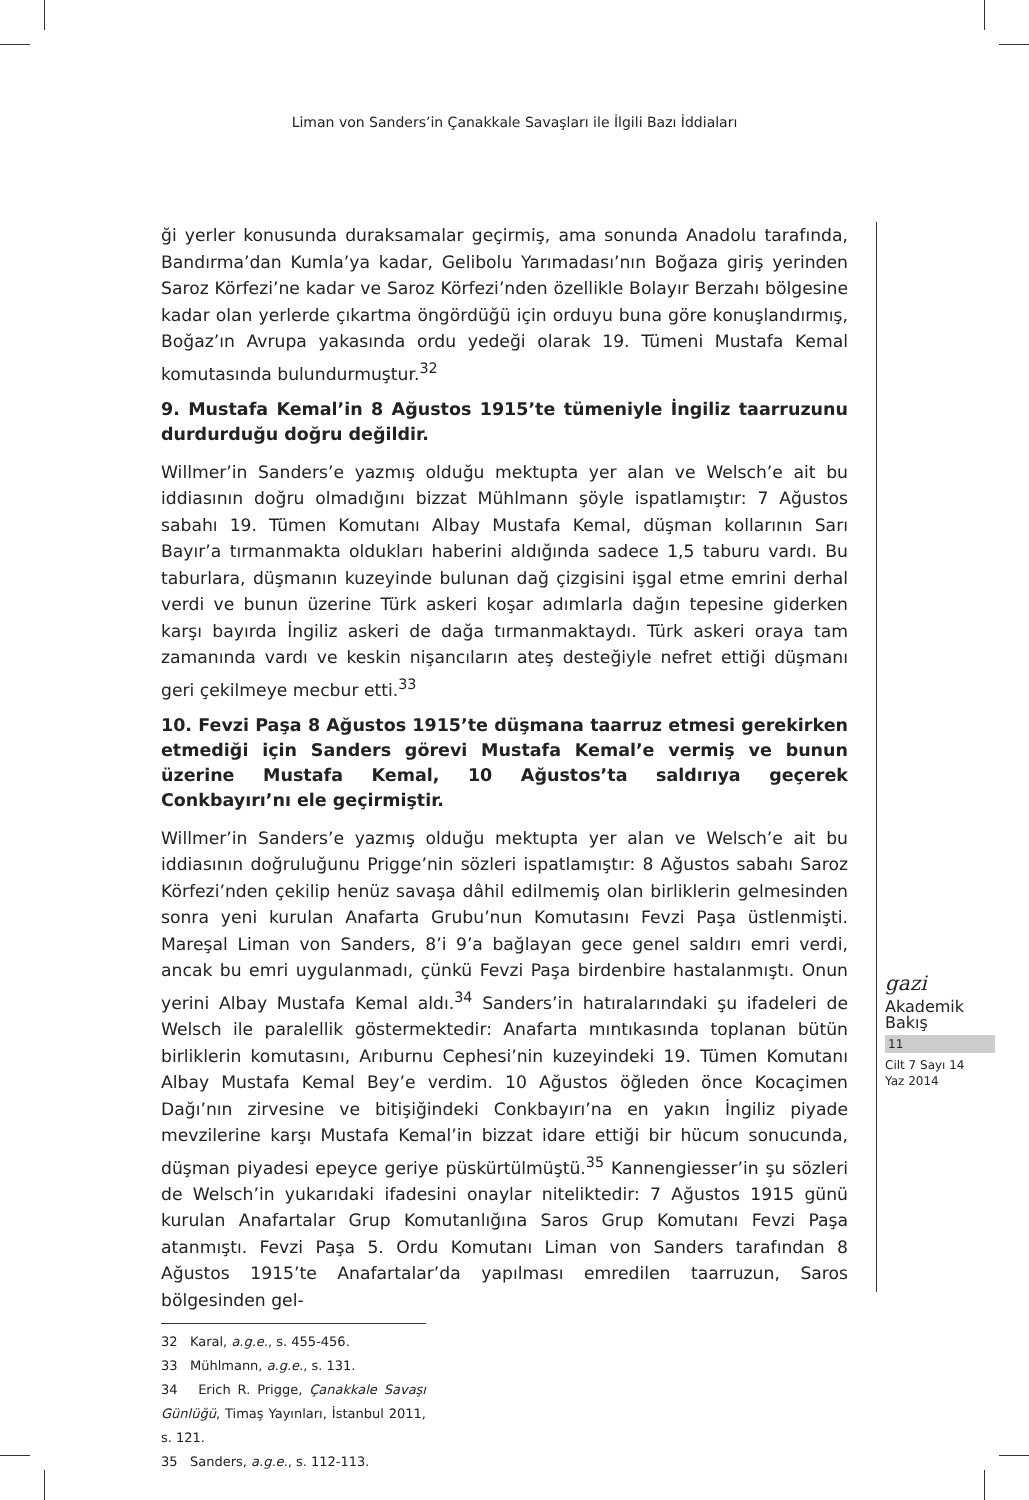Liman von Sanders’in Çanakkale Savaşları ile İlgili Bazı İddiaları
ği yerler konusunda duraksamalar geçirmiş, ama sonunda Anadolu tarafında, Bandırma’dan Kumla’ya kadar, Gelibolu Yarımadası’nın Boğaza giriş yerinden Saroz Körfezi’ne kadar ve Saroz Körfezi’nden özellikle Bolayır Berzahı bölgesine kadar olan yerlerde çıkartma öngördüğü için orduyu buna göre konuşlandırmış, Boğaz’ın Avrupa yakasında ordu yedeği olarak 19. Tümeni Mustafa Kemal komutasında bulundurmuştur.<sup>32</sup>
9. Mustafa Kemal’in 8 Ağustos 1915’te tümeniyle İngiliz taarruzunu durdurduğu doğru değildir.
Willmer’in Sanders’e yazmış olduğu mektupta yer alan ve Welsch’e ait bu iddiasının doğru olmadığını bizzat Mühlmann şöyle ispatlamıştır: 7 Ağustos sabahı 19. Tümen Komutanı Albay Mustafa Kemal, düşman kollarının Sarı Bayır’a tırmanmakta oldukları haberini aldığında sadece 1,5 taburu vardı. Bu taburlara, düşmanın kuzeyinde bulunan dağ çizgisini işgal etme emrini derhal verdi ve bunun üzerine Türk askeri koşar adımlarla dağın tepesine giderken karşı bayırda İngiliz askeri de dağa tırmanmaktaydı. Türk askeri oraya tam zamanında vardı ve keskin nişancıların ateş desteğiyle nefret ettiği düşmanı geri çekilmeye mecbur etti.<sup>33</sup>
10. Fevzi Paşa 8 Ağustos 1915’te düşmana taarruz etmesi gerekirken etmediği için Sanders görevi Mustafa Kemal’e vermiş ve bunun üzerine Mustafa Kemal, 10 Ağustos’ta saldırıya geçerek Conkbayırı’nı ele geçirmiştir.
Willmer’in Sanders’e yazmış olduğu mektupta yer alan ve Welsch’e ait bu iddiasının doğruluğunu Prigge’nin sözleri ispatlamıştır: 8 Ağustos sabahı Saroz Körfezi’nden çekilip henüz savaşa dâhil edilmemiş olan birliklerin gelmesinden sonra yeni kurulan Anafarta Grubu’nun Komutasını Fevzi Paşa üstlenmişti. Mareşal Liman von Sanders, 8’i 9’a bağlayan gece genel saldırı emri verdi, ancak bu emri uygulanmadı, çünkü Fevzi Paşa birdenbire hastalanmıştı. Onun yerini Albay Mustafa Kemal aldı.<sup>34</sup> Sanders’in hatıralarındaki şu ifadeleri de Welsch ile paralellik göstermektedir: Anafarta mıntıkasında toplanan bütün birliklerin komutasını, Arıburnu Cephesi’nin kuzeyindeki 19. Tümen Komutanı Albay Mustafa Kemal Bey’e verdim. 10 Ağustos öğleden önce Kocaçimen Dağı’nın zirvesine ve bitişiğindeki Conkbayırı’na en yakın İngiliz piyade mevzilerine karşı Mustafa Kemal’in bizzat idare ettiği bir hücum sonucunda, düşman piyadesi epeyce geriye püskürtülmüştü.<sup>35</sup> Kannengiesser’in şu sözleri de Welsch’in yukarıdaki ifadesini onaylar niteliktedir: 7 Ağustos 1915 günü kurulan Anafartalar Grup Komutanlığına Saros Grup Komutanı Fevzi Paşa atanmıştı. Fevzi Paşa 5. Ordu Komutanı Liman von Sanders tarafından 8 Ağustos 1915’te Anafartalar’da yapılması emredilen taarruzun, Saros bölgesinden gel-
32 Karal, a.g.e., s. 455-456.
33 Mühlmann, a.g.e., s. 131.
34 Erich R. Prigge, Çanakkale Savaşı Günlüğü, Timaş Yayınları, İstanbul 2011, s. 121.
35 Sanders, a.g.e., s. 112-113.
gazi
Akademik
Bakış
11
Cilt 7 Sayı 14
Yaz 2014